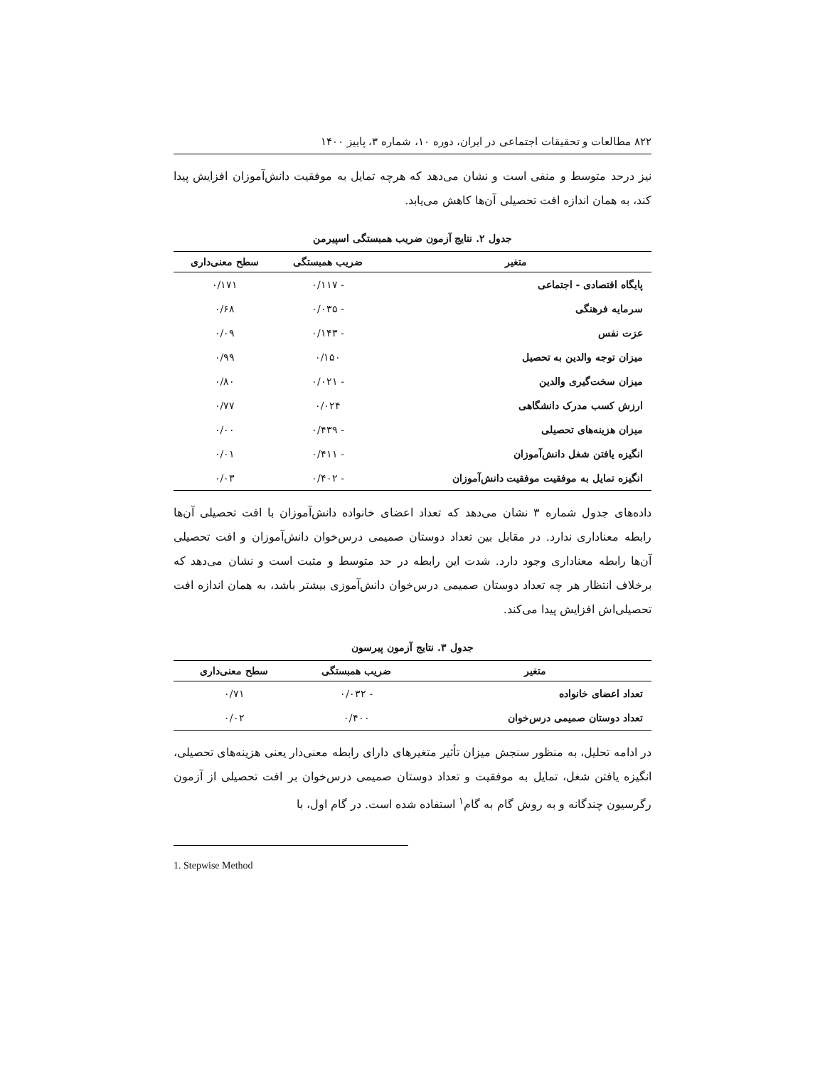۸۲۲ مطالعات و تحقیقات اجتماعی در ایران، دوره ۱۰، شماره ۳، پاییز ۱۴۰۰
نیز درحد متوسط و منفی است و نشان می‌دهد که هرچه تمایل به موفقیت دانش‌آموزان افزایش پیدا کند، به همان اندازه افت تحصیلی آن‌ها کاهش می‌یابد.
جدول ۲. نتایج آزمون ضریب همبستگی اسپیرمن
| متغیر | ضریب همبستگی | سطح معنی‌داری |
| --- | --- | --- |
| پایگاه اقتصادی - اجتماعی | - ۰/۱۱۷ | ۰/۱۷۱ |
| سرمایه فرهنگی | - ۰/۰۳۵ | ۰/۶۸ |
| عزت نفس | - ۰/۱۴۳ | ۰/۰۹ |
| میزان توجه والدین به تحصیل | ۰/۱۵۰ | ۰/۹۹ |
| میزان سخت‌گیری والدین | - ۰/۰۲۱ | ۰/۸۰ |
| ارزش کسب مدرک دانشگاهی | ۰/۰۲۴ | ۰/۷۷ |
| میزان هزینه‌های تحصیلی | - ۰/۴۳۹ | ۰/۰۰ |
| انگیزه یافتن شغل دانش‌آموزان | - ۰/۴۱۱ | ۰/۰۱ |
| انگیزه تمایل به موفقیت موفقیت دانش‌آموزان | - ۰/۴۰۲ | ۰/۰۳ |
داده‌های جدول شماره ۳ نشان می‌دهد که تعداد اعضای خانواده دانش‌آموزان با افت تحصیلی آن‌ها رابطه معناداری ندارد. در مقابل بین تعداد دوستان صمیمی درس‌خوان دانش‌آموزان و افت تحصیلی آن‌ها رابطه معناداری وجود دارد. شدت این رابطه در حد متوسط و مثبت است و نشان می‌دهد که برخلاف انتظار هر چه تعداد دوستان صمیمی درس‌خوان دانش‌آموزی بیشتر باشد، به همان اندازه افت تحصیلی‌اش افزایش پیدا می‌کند.
جدول ۳. نتایج آزمون پیرسون
| متغیر | ضریب همبستگی | سطح معنی‌داری |
| --- | --- | --- |
| تعداد اعضای خانواده | - ۰/۰۳۲ | ۰/۷۱ |
| تعداد دوستان صمیمی درس‌خوان | ۰/۴۰۰ | ۰/۰۲ |
در ادامه تحلیل، به منظور سنجش میزان تأثیر متغیرهای دارای رابطه معنی‌دار یعنی هزینه‌های تحصیلی، انگیزه یافتن شغل، تمایل به موفقیت و تعداد دوستان صمیمی درس‌خوان بر افت تحصیلی از آزمون رگرسیون چندگانه و به روش گام به گام<sup>۱</sup> استفاده شده است. در گام اول، با
1. Stepwise Method